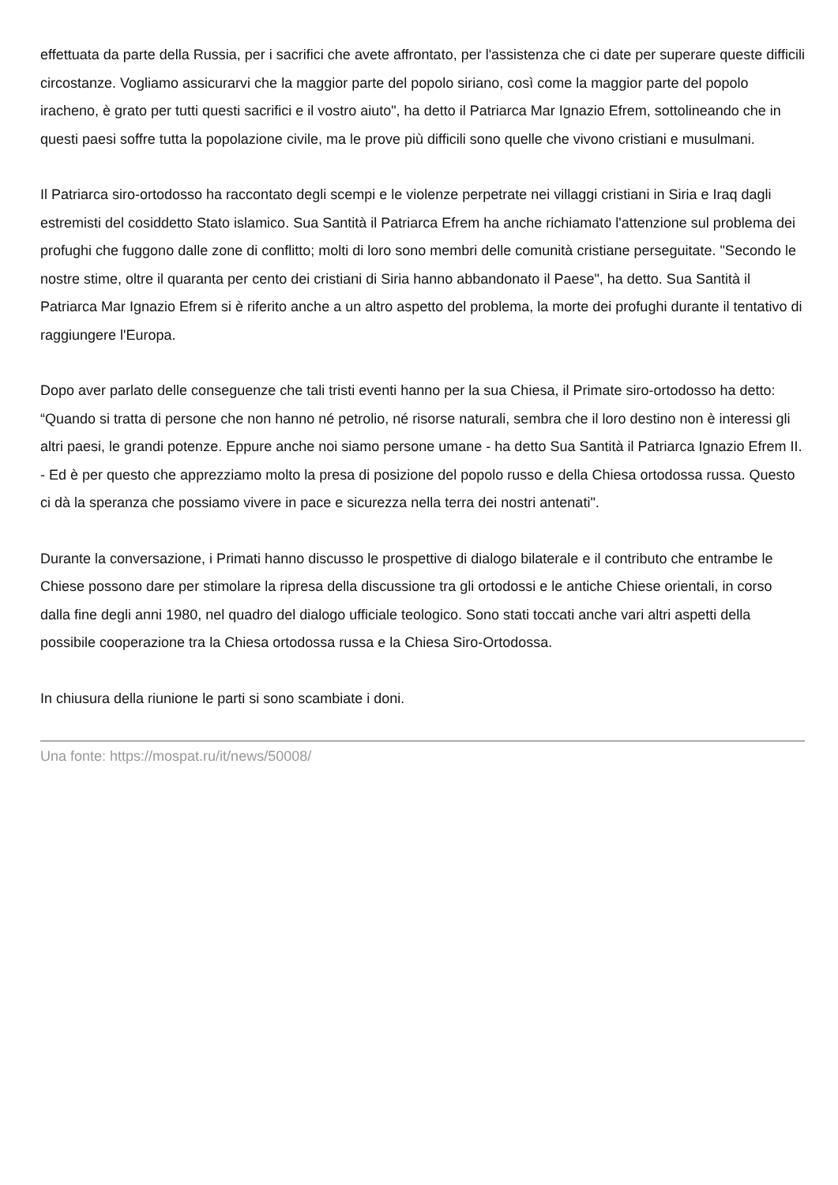effettuata da parte della Russia, per i sacrifici che avete affrontato, per l'assistenza che ci date per superare queste difficili circostanze. Vogliamo assicurarvi che la maggior parte del popolo siriano, così come la maggior parte del popolo iracheno, è grato per tutti questi sacrifici e il vostro aiuto", ha detto il Patriarca Mar Ignazio Efrem, sottolineando che in questi paesi soffre tutta la popolazione civile, ma le prove più difficili sono quelle che vivono cristiani e musulmani.
Il Patriarca siro-ortodosso ha raccontato degli scempi e le violenze perpetrate nei villaggi cristiani in Siria e Iraq dagli estremisti del cosiddetto Stato islamico. Sua Santità il Patriarca Efrem ha anche richiamato l'attenzione sul problema dei profughi che fuggono dalle zone di conflitto; molti di loro sono membri delle comunità cristiane perseguitate. "Secondo le nostre stime, oltre il quaranta per cento dei cristiani di Siria hanno abbandonato il Paese", ha detto. Sua Santità il Patriarca Mar Ignazio Efrem si è riferito anche a un altro aspetto del problema, la morte dei profughi durante il tentativo di raggiungere l'Europa.
Dopo aver parlato delle conseguenze che tali tristi eventi hanno per la sua Chiesa, il Primate siro-ortodosso ha detto: “Quando si tratta di persone che non hanno né petrolio, né risorse naturali, sembra che il loro destino non è interessi gli altri paesi, le grandi potenze. Eppure anche noi siamo persone umane - ha detto Sua Santità il Patriarca Ignazio Efrem II. - Ed è per questo che apprezziamo molto la presa di posizione del popolo russo e della Chiesa ortodossa russa. Questo ci dà la speranza che possiamo vivere in pace e sicurezza nella terra dei nostri antenati".
Durante la conversazione, i Primati hanno discusso le prospettive di dialogo bilaterale e il contributo che entrambe le Chiese possono dare per stimolare la ripresa della discussione tra gli ortodossi e le antiche Chiese orientali, in corso dalla fine degli anni 1980, nel quadro del dialogo ufficiale teologico. Sono stati toccati anche vari altri aspetti della possibile cooperazione tra la Chiesa ortodossa russa e la Chiesa Siro-Ortodossa.
In chiusura della riunione le parti si sono scambiate i doni.
Una fonte: https://mospat.ru/it/news/50008/